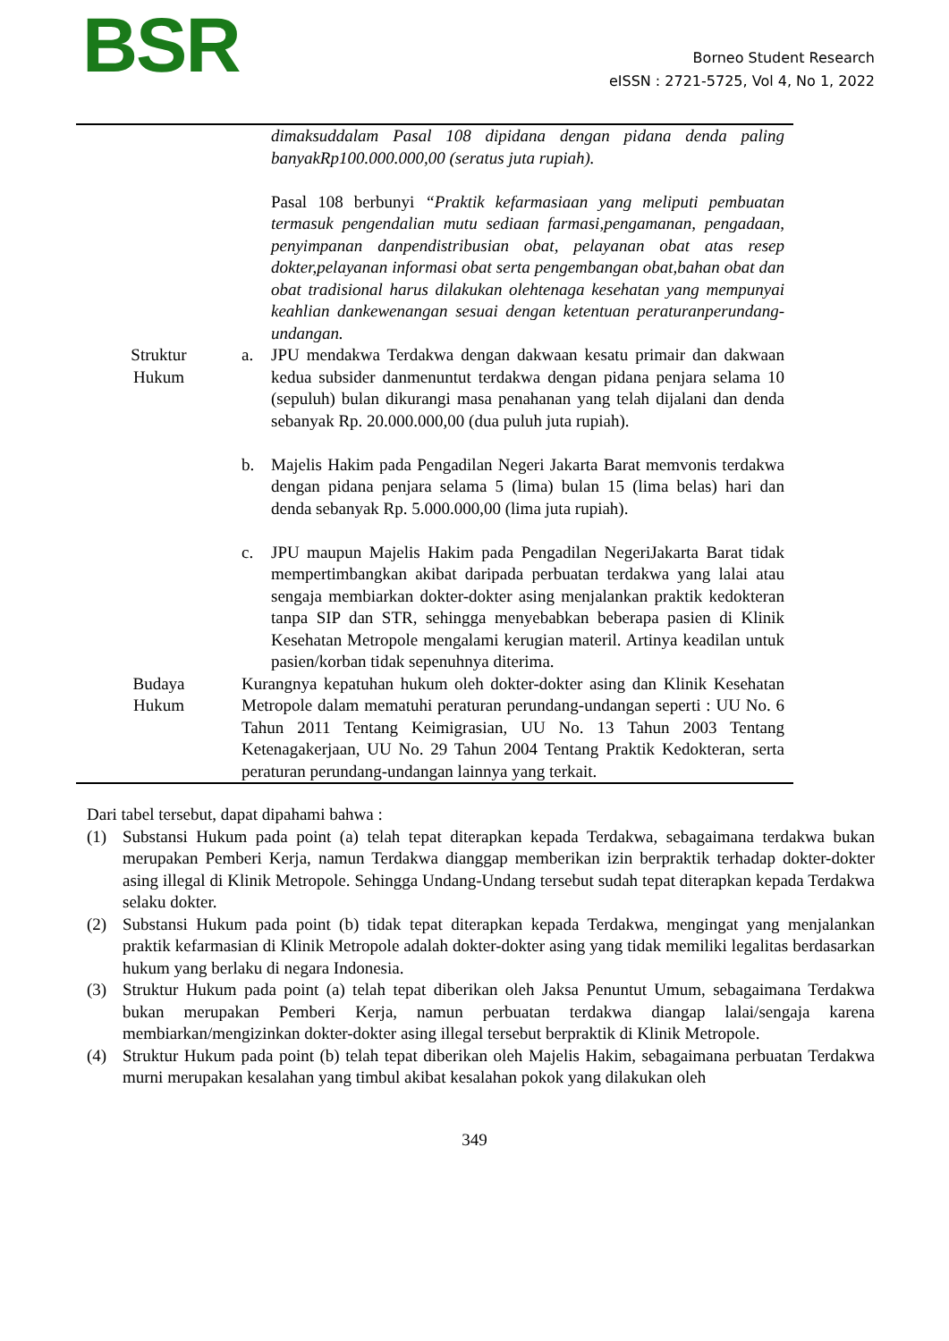BSR
Borneo Student Research
eISSN : 2721-5725, Vol 4, No 1, 2022
| | dimaksuddalam Pasal 108 dipidana dengan pidana denda paling banyakRp100.000.000,00 (seratus juta rupiah). Pasal 108 berbunyi “Praktik kefarmasiaan yang meliputi pembuatan termasuk pengendalian mutu sediaan farmasi,pengamanan, pengadaan, penyimpanan danpendistribusian obat, pelayanan obat atas resep dokter,pelayanan informasi obat serta pengembangan obat,bahan obat dan obat tradisional harus dilakukan olehtenaga kesehatan yang mempunyai keahlian dankewenangan sesuai dengan ketentuan peraturanperundang-undangan. |
| Struktur Hukum | a. JPU mendakwa Terdakwa dengan dakwaan kesatu primair dan dakwaan kedua subsider danmenuntut terdakwa dengan pidana penjara selama 10 (sepuluh) bulan dikurangi masa penahanan yang telah dijalani dan denda sebanyak Rp. 20.000.000,00 (dua puluh juta rupiah). b. Majelis Hakim pada Pengadilan Negeri Jakarta Barat memvonis terdakwa dengan pidana penjara selama 5 (lima) bulan 15 (lima belas) hari dan denda sebanyak Rp. 5.000.000,00 (lima juta rupiah). c. JPU maupun Majelis Hakim pada Pengadilan NegeriJakarta Barat tidak mempertimbangkan akibat daripada perbuatan terdakwa yang lalai atau sengaja membiarkan dokter-dokter asing menjalankan praktik kedokteran tanpa SIP dan STR, sehingga menyebabkan beberapa pasien di Klinik Kesehatan Metropole mengalami kerugian materil. Artinya keadilan untuk pasien/korban tidak sepenuhnya diterima. |
| Budaya Hukum | Kurangnya kepatuhan hukum oleh dokter-dokter asing dan Klinik Kesehatan Metropole dalam mematuhi peraturan perundang-undangan seperti : UU No. 6 Tahun 2011 Tentang Keimigrasian, UU No. 13 Tahun 2003 Tentang Ketenagakerjaan, UU No. 29 Tahun 2004 Tentang Praktik Kedokteran, serta peraturan perundang-undangan lainnya yang terkait. |
Dari tabel tersebut, dapat dipahami bahwa :
(1) Substansi Hukum pada point (a) telah tepat diterapkan kepada Terdakwa, sebagaimana terdakwa bukan merupakan Pemberi Kerja, namun Terdakwa dianggap memberikan izin berpraktik terhadap dokter-dokter asing illegal di Klinik Metropole. Sehingga Undang-Undang tersebut sudah tepat diterapkan kepada Terdakwa selaku dokter.
(2) Substansi Hukum pada point (b) tidak tepat diterapkan kepada Terdakwa, mengingat yang menjalankan praktik kefarmasian di Klinik Metropole adalah dokter-dokter asing yang tidak memiliki legalitas berdasarkan hukum yang berlaku di negara Indonesia.
(3) Struktur Hukum pada point (a) telah tepat diberikan oleh Jaksa Penuntut Umum, sebagaimana Terdakwa bukan merupakan Pemberi Kerja, namun perbuatan terdakwa diangap lalai/sengaja karena membiarkan/mengizinkan dokter-dokter asing illegal tersebut berpraktik di Klinik Metropole.
(4) Struktur Hukum pada point (b) telah tepat diberikan oleh Majelis Hakim, sebagaimana perbuatan Terdakwa murni merupakan kesalahan yang timbul akibat kesalahan pokok yang dilakukan oleh
349